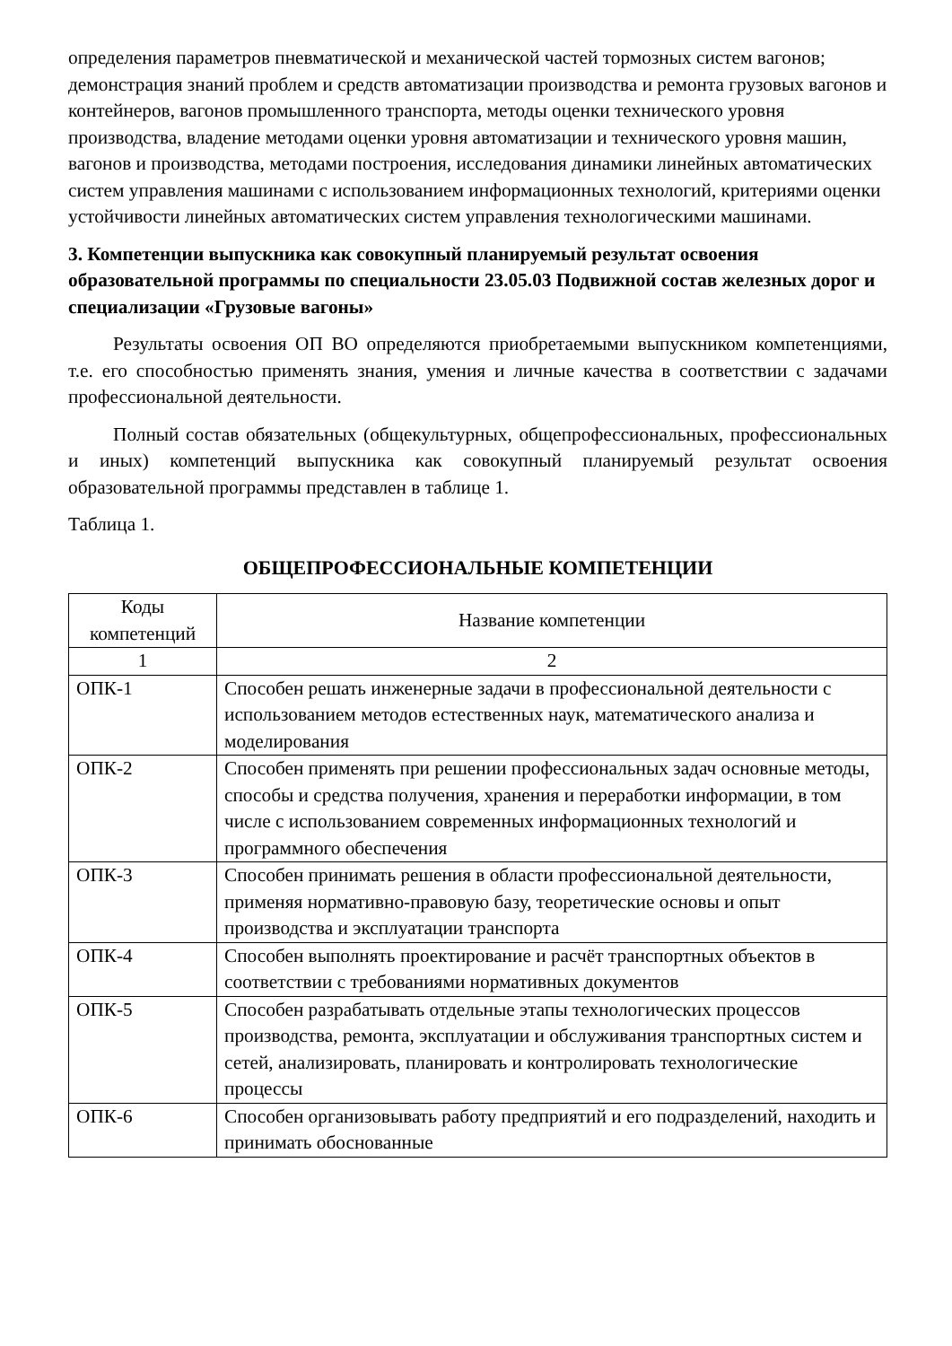определения параметров пневматической и механической частей тормозных систем вагонов;
демонстрация знаний проблем и средств автоматизации производства и ремонта грузовых вагонов и контейнеров, вагонов промышленного транспорта, методы оценки технического уровня производства, владение методами оценки уровня автоматизации и технического уровня машин, вагонов и производства, методами построения, исследования динамики линейных автоматических систем управления машинами с использованием информационных технологий, критериями оценки устойчивости линейных автоматических систем управления технологическими машинами.
3. Компетенции выпускника как совокупный планируемый результат освоения образовательной программы по специальности 23.05.03 Подвижной состав железных дорог и специализации «Грузовые вагоны»
Результаты освоения ОП ВО определяются приобретаемыми выпускником компетенциями, т.е. его способностью применять знания, умения и личные качества в соответствии с задачами профессиональной деятельности.
Полный состав обязательных (общекультурных, общепрофессиональных, профессиональных и иных) компетенций выпускника как совокупный планируемый результат освоения образовательной программы представлен в таблице 1.
Таблица 1.
ОБЩЕПРОФЕССИОНАЛЬНЫЕ КОМПЕТЕНЦИИ
| Коды компетенций | Название компетенции |
| --- | --- |
| 1 | 2 |
| ОПК-1 | Способен решать инженерные задачи в профессиональной деятельности с использованием методов естественных наук, математического анализа и моделирования |
| ОПК-2 | Способен применять при решении профессиональных задач основные методы, способы и средства получения, хранения и переработки информации, в том числе с использованием современных информационных технологий и программного обеспечения |
| ОПК-3 | Способен принимать решения в области профессиональной деятельности, применяя нормативно-правовую базу, теоретические основы и опыт производства и эксплуатации транспорта |
| ОПК-4 | Способен выполнять проектирование и расчёт транспортных объектов в соответствии с требованиями нормативных документов |
| ОПК-5 | Способен разрабатывать отдельные этапы технологических процессов производства, ремонта, эксплуатации и обслуживания транспортных систем и сетей, анализировать, планировать и контролировать технологические процессы |
| ОПК-6 | Способен организовывать работу предприятий и его подразделений, находить и принимать обоснованные |